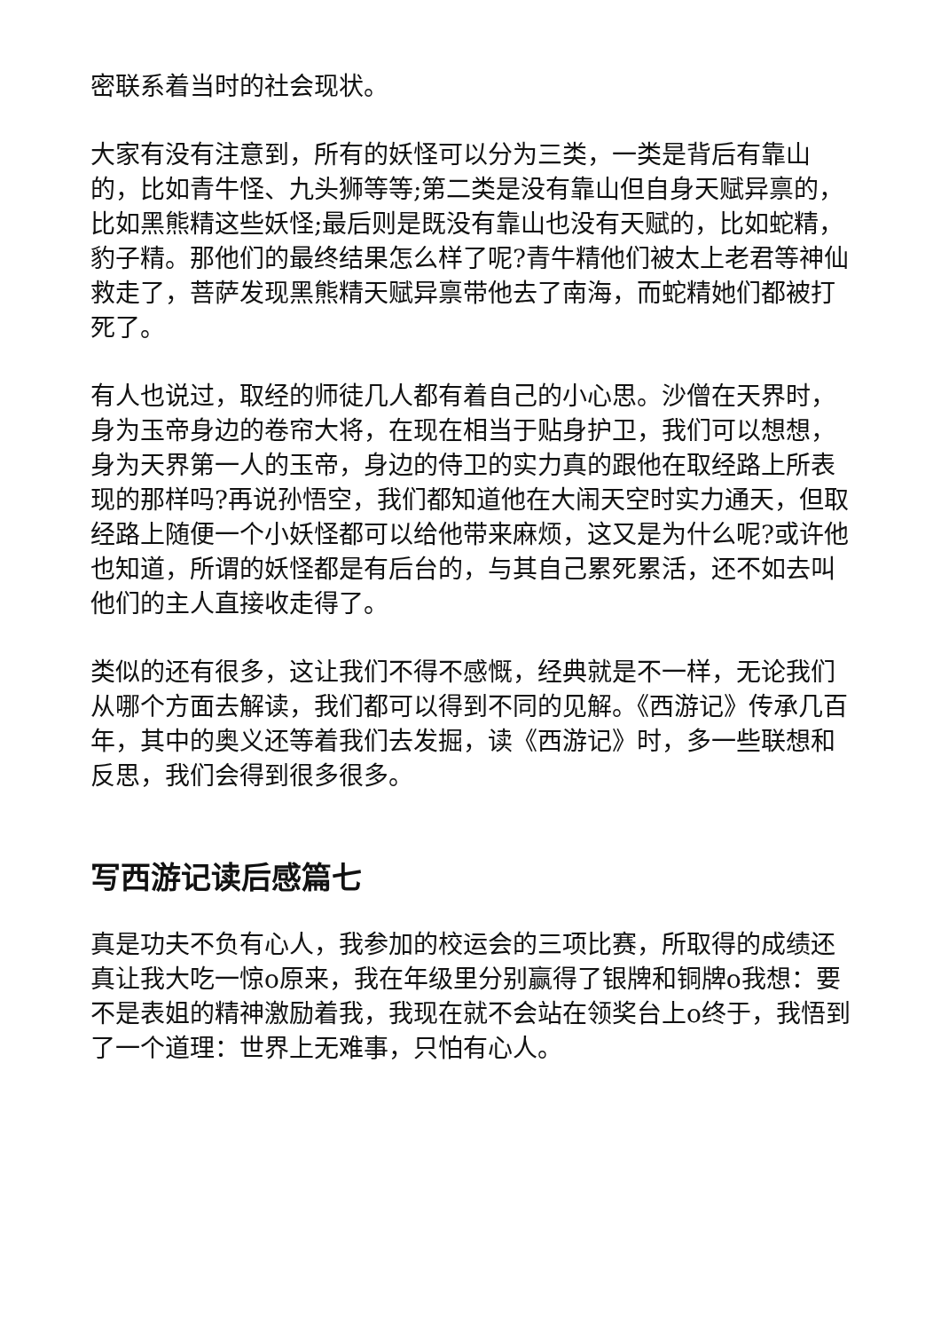密联系着当时的社会现状。
大家有没有注意到，所有的妖怪可以分为三类，一类是背后有靠山的，比如青牛怪、九头狮等等;第二类是没有靠山但自身天赋异禀的，比如黑熊精这些妖怪;最后则是既没有靠山也没有天赋的，比如蛇精，豹子精。那他们的最终结果怎么样了呢?青牛精他们被太上老君等神仙救走了，菩萨发现黑熊精天赋异禀带他去了南海，而蛇精她们都被打死了。
有人也说过，取经的师徒几人都有着自己的小心思。沙僧在天界时，身为玉帝身边的卷帘大将，在现在相当于贴身护卫，我们可以想想，身为天界第一人的玉帝，身边的侍卫的实力真的跟他在取经路上所表现的那样吗?再说孙悟空，我们都知道他在大闹天空时实力通天，但取经路上随便一个小妖怪都可以给他带来麻烦，这又是为什么呢?或许他也知道，所谓的妖怪都是有后台的，与其自己累死累活，还不如去叫他们的主人直接收走得了。
类似的还有很多，这让我们不得不感慨，经典就是不一样，无论我们从哪个方面去解读，我们都可以得到不同的见解。《西游记》传承几百年，其中的奥义还等着我们去发掘，读《西游记》时，多一些联想和反思，我们会得到很多很多。
写西游记读后感篇七
真是功夫不负有心人，我参加的校运会的三项比赛，所取得的成绩还真让我大吃一惊o原来，我在年级里分别赢得了银牌和铜牌o我想：要不是表姐的精神激励着我，我现在就不会站在领奖台上o终于，我悟到了一个道理：世界上无难事，只怕有心人。